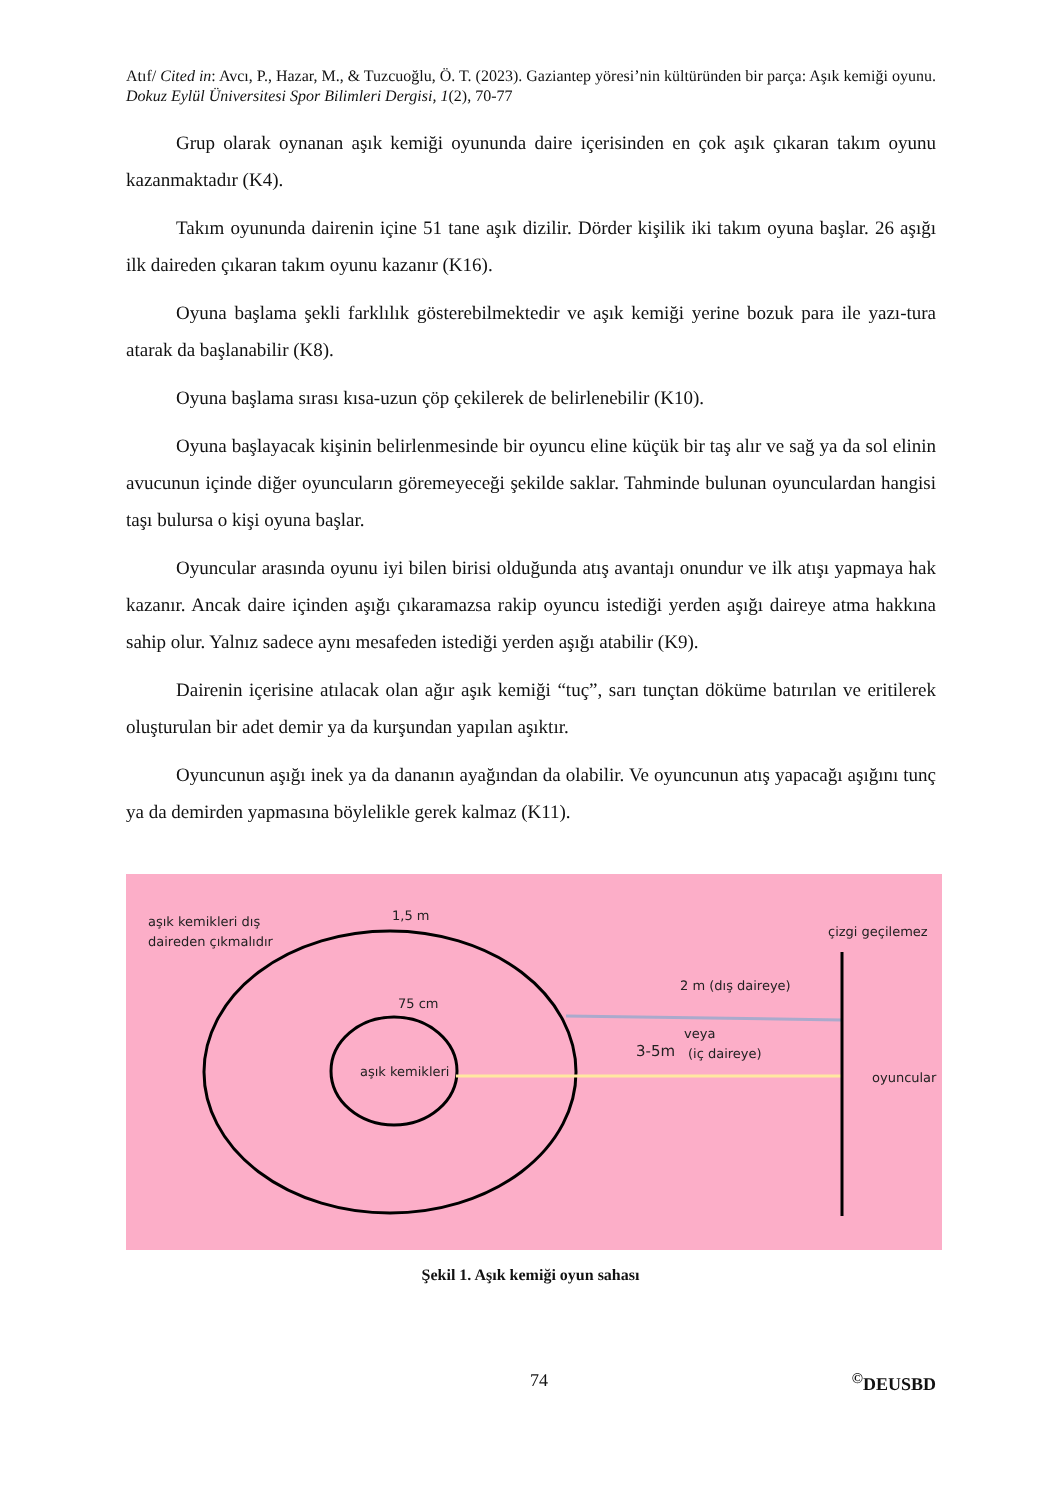Atıf/ Cited in: Avcı, P., Hazar, M., & Tuzcuoğlu, Ö. T. (2023). Gaziantep yöresi’nin kültüründen bir parça: Aşık kemiği oyunu. Dokuz Eylül Üniversitesi Spor Bilimleri Dergisi, 1(2), 70-77
Grup olarak oynanan aşık kemiği oyununda daire içerisinden en çok aşık çıkaran takım oyunu kazanmaktadır (K4).
Takım oyununda dairenin içine 51 tane aşık dizilir. Dörder kişilik iki takım oyuna başlar. 26 aşığı ilk daireden çıkaran takım oyunu kazanır (K16).
Oyuna başlama şekli farklılık gösterebilmektedir ve aşık kemiği yerine bozuk para ile yazı-tura atarak da başlanabilir (K8).
Oyuna başlama sırası kısa-uzun çöp çekilerek de belirlenebilir (K10).
Oyuna başlayacak kişinin belirlenmesinde bir oyuncu eline küçük bir taş alır ve sağ ya da sol elinin avucunun içinde diğer oyuncuların göremeyeceği şekilde saklar. Tahminde bulunan oyunculardan hangisi taşı bulursa o kişi oyuna başlar.
Oyuncular arasında oyunu iyi bilen birisi olduğunda atış avantajı onundur ve ilk atışı yapmaya hak kazanır. Ancak daire içinden aşığı çıkaramazsa rakip oyuncu istediği yerden aşığı daireye atma hakkına sahip olur. Yalnız sadece aynı mesafeden istediği yerden aşığı atabilir (K9).
Dairenin içerisine atılacak olan ağır aşık kemiği “tuç”, sarı tunçtan döküme batırılan ve eritilerek oluşturulan bir adet demir ya da kurşundan yapılan aşıktır.
Oyuncunun aşığı inek ya da dananın ayağından da olabilir. Ve oyuncunun atış yapacağı aşığını tunç ya da demirden yapmasına böylelikle gerek kalmaz (K11).
aşık kemikleri dış
daireden çıkmalıdır
1,5 m
75 cm
aşık kemikleri
çizgi geçilemez
2 m (dış daireye)
veya
3-5m
(iç daireye)
oyuncular
Şekil 1. Aşık kemiği oyun sahası
74<sup>©</sup>DEUSBD